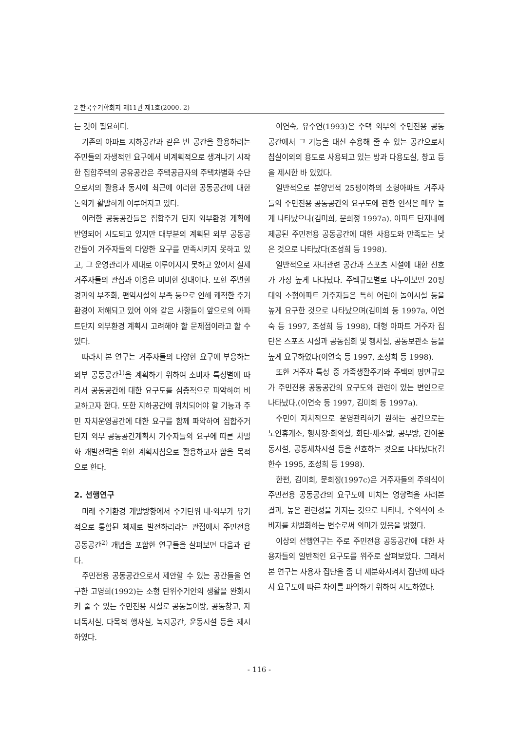2 한국주거학회지 제11권 제1호(2000. 2)
는 것이 필요하다.
기존의 아파트 지하공간과 같은 빈 공간을 활용하려는 주민들의 자생적인 요구에서 비계획적으로 생겨나기 시작한 집합주택의 공유공간은 주택공급자의 주택차별화 수단으로서의 활용과 동시에 최근에 이러한 공동공간에 대한 논의가 활발하게 이루어지고 있다.
이러한 공동공간들은 집합주거 단지 외부환경 계획에 반영되어 시도되고 있지만 대부분의 계획된 외부 공동공간들이 거주자들의 다양한 요구를 만족시키지 못하고 있고, 그 운영관리가 제대로 이루어지지 못하고 있어서 실제 거주자들의 관심과 이용은 미비한 상태이다. 또한 주변환경과의 부조화, 편익시설의 부족 등으로 인해 쾌적한 주거환경이 저해되고 있어 이와 같은 사항들이 앞으로의 아파트단지 외부환경 계획시 고려해야 할 문제점이라고 할 수 있다.
따라서 본 연구는 거주자들의 다양한 요구에 부응하는 외부 공동공간<sup>1)</sup>을 계획하기 위하여 소비자 특성별에 따라서 공동공간에 대한 요구도를 심층적으로 파악하여 비교하고자 한다. 또한 지하공간에 위치되어야 할 기능과 주민 자치운영공간에 대한 요구를 함께 파악하여 집합주거단지 외부 공동공간계획시 거주자들의 요구에 따른 차별화 개발전략을 위한 계획지침으로 활용하고자 함을 목적으로 한다.
2. 선행연구
미래 주거환경 개발방향에서 주거단위 내·외부가 유기적으로 통합된 체제로 발전하리라는 관점에서 주민전용 공동공간<sup>2)</sup> 개념을 포함한 연구들을 살펴보면 다음과 같다.
주민전용 공동공간으로서 제안할 수 있는 공간들을 연구한 고영희(1992)는 소형 단위주거안의 생활을 완화시켜 줄 수 있는 주민전용 시설로 공동놀이방, 공동창고, 자녀독서실, 다목적 행사실, 녹지공간, 운동시설 등을 제시하였다.
이연숙, 유수연(1993)은 주택 외부의 주민전용 공동공간에서 그 기능을 대신 수용해 줄 수 있는 공간으로서 침실이외의 용도로 사용되고 있는 방과 다용도실, 창고 등을 제시한 바 있었다.
일반적으로 분양면적 25평이하의 소형아파트 거주자들의 주민전용 공동공간의 요구도에 관한 인식은 매우 높게 나타났으나(김미희, 문희정 1997a). 아파트 단지내에 제공된 주민전용 공동공간에 대한 사용도와 만족도는 낮은 것으로 나타났다(조성희 등 1998).
일반적으로 자녀관련 공간과 스포츠 시설에 대한 선호가 가장 높게 나타났다. 주택규모별로 나누어보면 20평대의 소형아파트 거주자들은 특히 어린이 놀이시설 등을 높게 요구한 것으로 나타났으며(김미희 등 1997a, 이연숙 등 1997, 조성희 등 1998), 대형 아파트 거주자 집단은 스포츠 시설과 공동집회 및 행사실, 공동보관소 등을 높게 요구하였다(이연숙 등 1997, 조성희 등 1998).
또한 거주자 특성 중 가족생활주기와 주택의 평면규모가 주민전용 공동공간의 요구도와 관련이 있는 변인으로 나타났다.(이연숙 등 1997, 김미희 등 1997a).
주민이 자치적으로 운영관리하기 원하는 공간으로는 노인휴게소, 행사장·회의실, 화단·채소밭, 공부방, 간이운동시설, 공동세차시설 등을 선호하는 것으로 나타났다(김한수 1995, 조성희 등 1998).
한편, 김미희, 문희정(1997c)은 거주자들의 주의식이 주민전용 공동공간의 요구도에 미치는 영향력을 사려본 결과, 높은 관련성을 가지는 것으로 나타나, 주의식이 소비자를 차별화하는 변수로써 의미가 있음을 밝혔다.
이상의 선행연구는 주로 주민전용 공동공간에 대한 사용자들의 일반적인 요구도를 위주로 살펴보았다. 그래서 본 연구는 사용자 집단을 좀 더 세분화시켜서 집단에 따라서 요구도에 따른 차이를 파악하기 위하여 시도하였다.
- 116 -